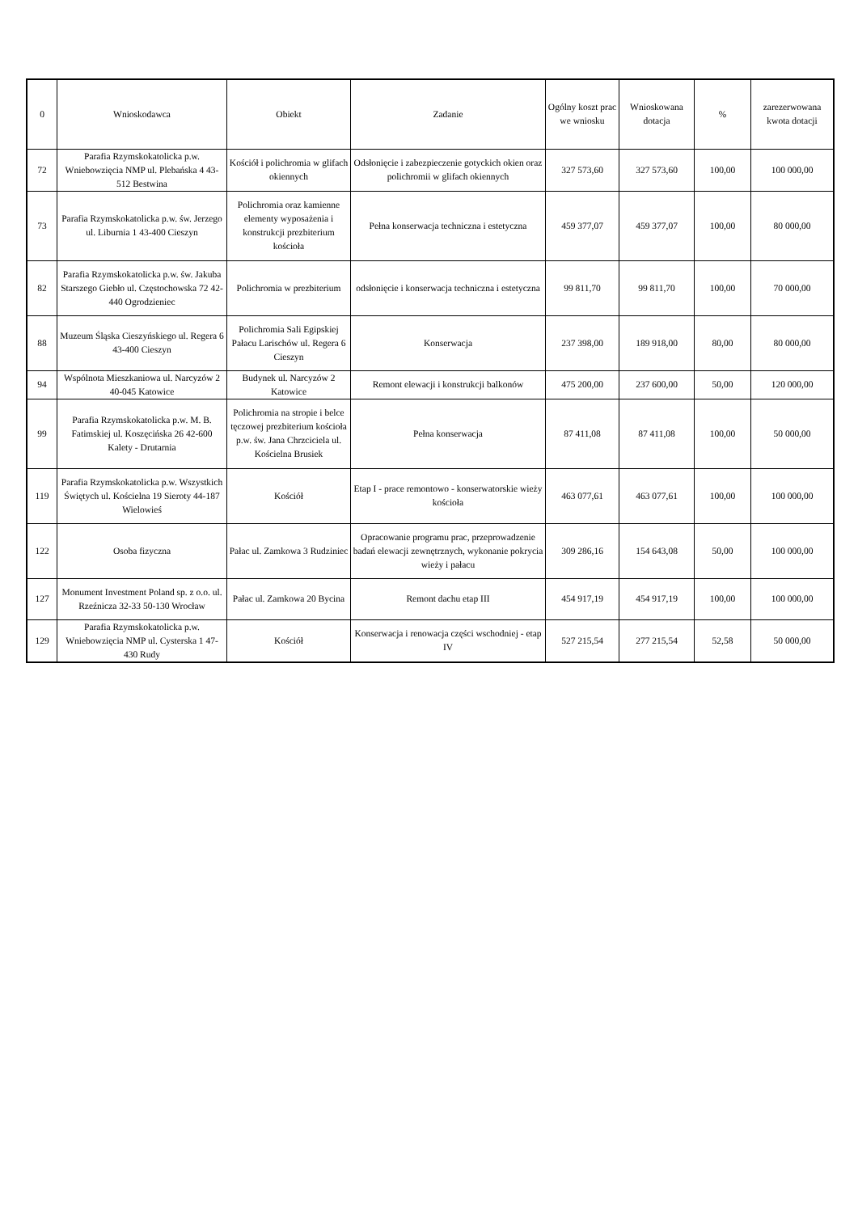| 0 | Wnioskodawca | Obiekt | Zadanie | Ogólny koszt prac we wniosku | Wnioskowana dotacja | % | zarezerwowana kwota dotacji |
| --- | --- | --- | --- | --- | --- | --- | --- |
| 72 | Parafia Rzymskokatolicka p.w. Wniebowzięcia NMP ul. Plebańska 4 43-512 Bestwina | Kościół i polichromia w glifach okiennych | Odsłonięcie i zabezpieczenie gotyckich okien oraz polichromii w glifach okiennych | 327 573,60 | 327 573,60 | 100,00 | 100 000,00 |
| 73 | Parafia Rzymskokatolicka p.w. św. Jerzego ul. Liburnia 1 43-400 Cieszyn | Polichromia oraz kamienne elementy wyposażenia i konstrukcji prezbiterium kościoła | Pełna konserwacja techniczna i estetyczna | 459 377,07 | 459 377,07 | 100,00 | 80 000,00 |
| 82 | Parafia Rzymskokatolicka p.w. św. Jakuba Starszego Giebło ul. Częstochowska 72 42-440 Ogrodzieniec | Polichromia w prezbiterium | odsłonięcie i konserwacja techniczna i estetyczna | 99 811,70 | 99 811,70 | 100,00 | 70 000,00 |
| 88 | Muzeum Śląska Cieszyńskiego ul. Regera 6 43-400 Cieszyn | Polichromia Sali Egipskiej Pałacu Larischów ul. Regera 6 Cieszyn | Konserwacja | 237 398,00 | 189 918,00 | 80,00 | 80 000,00 |
| 94 | Wspólnota Mieszkaniowa ul. Narcyzów 2 40-045 Katowice | Budynek ul. Narcyzów 2 Katowice | Remont elewacji i konstrukcji balkonów | 475 200,00 | 237 600,00 | 50,00 | 120 000,00 |
| 99 | Parafia Rzymskokatolicka p.w. M. B. Fatimskiej ul. Koszęcińska 26 42-600 Kalety - Drutarnia | Polichromia na stropie i belce tęczowej prezbiterium kościoła p.w. św. Jana Chrzciciela ul. Kościelna Brusiek | Pełna konserwacja | 87 411,08 | 87 411,08 | 100,00 | 50 000,00 |
| 119 | Parafia Rzymskokatolicka p.w. Wszystkich Świętych ul. Kościelna 19 Sieroty 44-187 Wielowieś | Kościół | Etap I - prace remontowo - konserwatorskie wieży kościoła | 463 077,61 | 463 077,61 | 100,00 | 100 000,00 |
| 122 | Osoba fizyczna | Pałac ul. Zamkowa 3 Rudziniec | Opracowanie programu prac, przeprowadzenie badań elewacji zewnętrznych, wykonanie pokrycia wieży i pałacu | 309 286,16 | 154 643,08 | 50,00 | 100 000,00 |
| 127 | Monument Investment Poland sp. z o.o. ul. Rzeźnicza 32-33 50-130 Wrocław | Pałac ul. Zamkowa 20 Bycina | Remont dachu etap III | 454 917,19 | 454 917,19 | 100,00 | 100 000,00 |
| 129 | Parafia Rzymskokatolicka p.w. Wniebowzięcia NMP ul. Cysterska 1 47-430 Rudy | Kościół | Konserwacja i renowacja części wschodniej - etap IV | 527 215,54 | 277 215,54 | 52,58 | 50 000,00 |